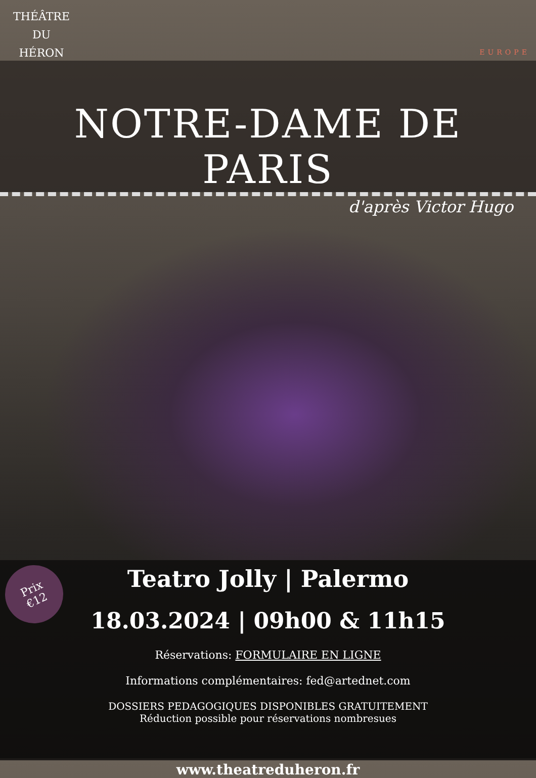THÉÂTRE
DU
HÉRON
EUROPE
NOTRE-DAME DE PARIS
d'après Victor Hugo
Prix
€12
Teatro Jolly | Palermo
18.03.2024 | 09h00 & 11h15
Réservations: FORMULAIRE EN LIGNE
Informations complémentaires: fed@artednet.com
DOSSIERS PEDAGOGIQUES DISPONIBLES GRATUITEMENT
Réduction possible pour réservations nombresues
www.theatreduheron.fr